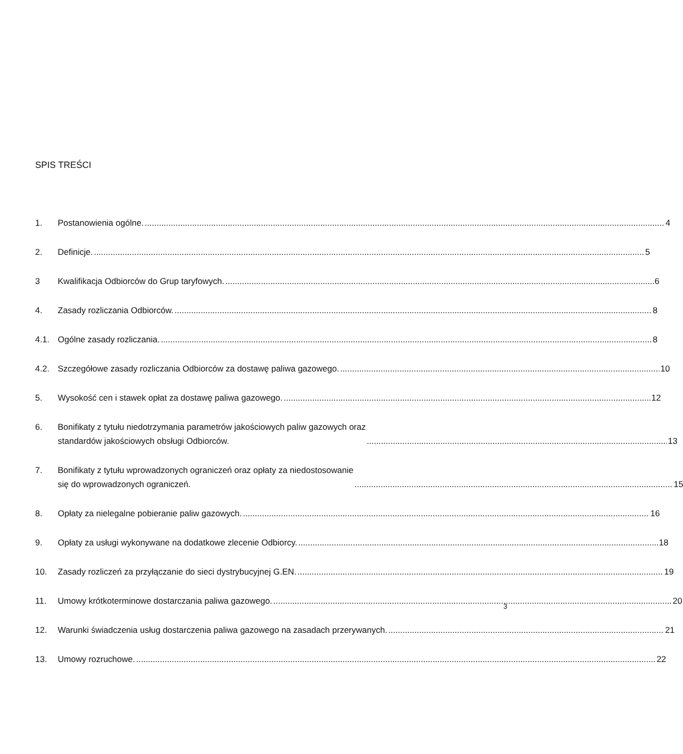SPIS TREŚCI
1. Postanowienia ogólne. 4
2. Definicje. 5
3 Kwalifikacja Odbiorców do Grup taryfowych. 6
4. Zasady rozliczania Odbiorców. 8
4.1. Ogólne zasady rozliczania. 8
4.2. Szczegółowe zasady rozliczania Odbiorców za dostawę paliwa gazowego. 10
5. Wysokość cen i stawek opłat za dostawę paliwa gazowego. 12
6. Bonifikaty z tytułu niedotrzymania parametrów jakościowych paliw gazowych oraz
standardów jakościowych obsługi Odbiorców. 13
7. Bonifikaty z tytułu wprowadzonych ograniczeń oraz opłaty za niedostosowanie
się do wprowadzonych ograniczeń. 15
8. Opłaty za nielegalne pobieranie paliw gazowych. 16
9. Opłaty za usługi wykonywane na dodatkowe zlecenie Odbiorcy. 18
10. Zasady rozliczeń za przyłączanie do sieci dystrybucyjnej G.EN. 19
11. Umowy krótkoterminowe dostarczania paliwa gazowego. 20
12. Warunki świadczenia usług dostarczenia paliwa gazowego na zasadach przerywanych. 21
13. Umowy rozruchowe. 22
3